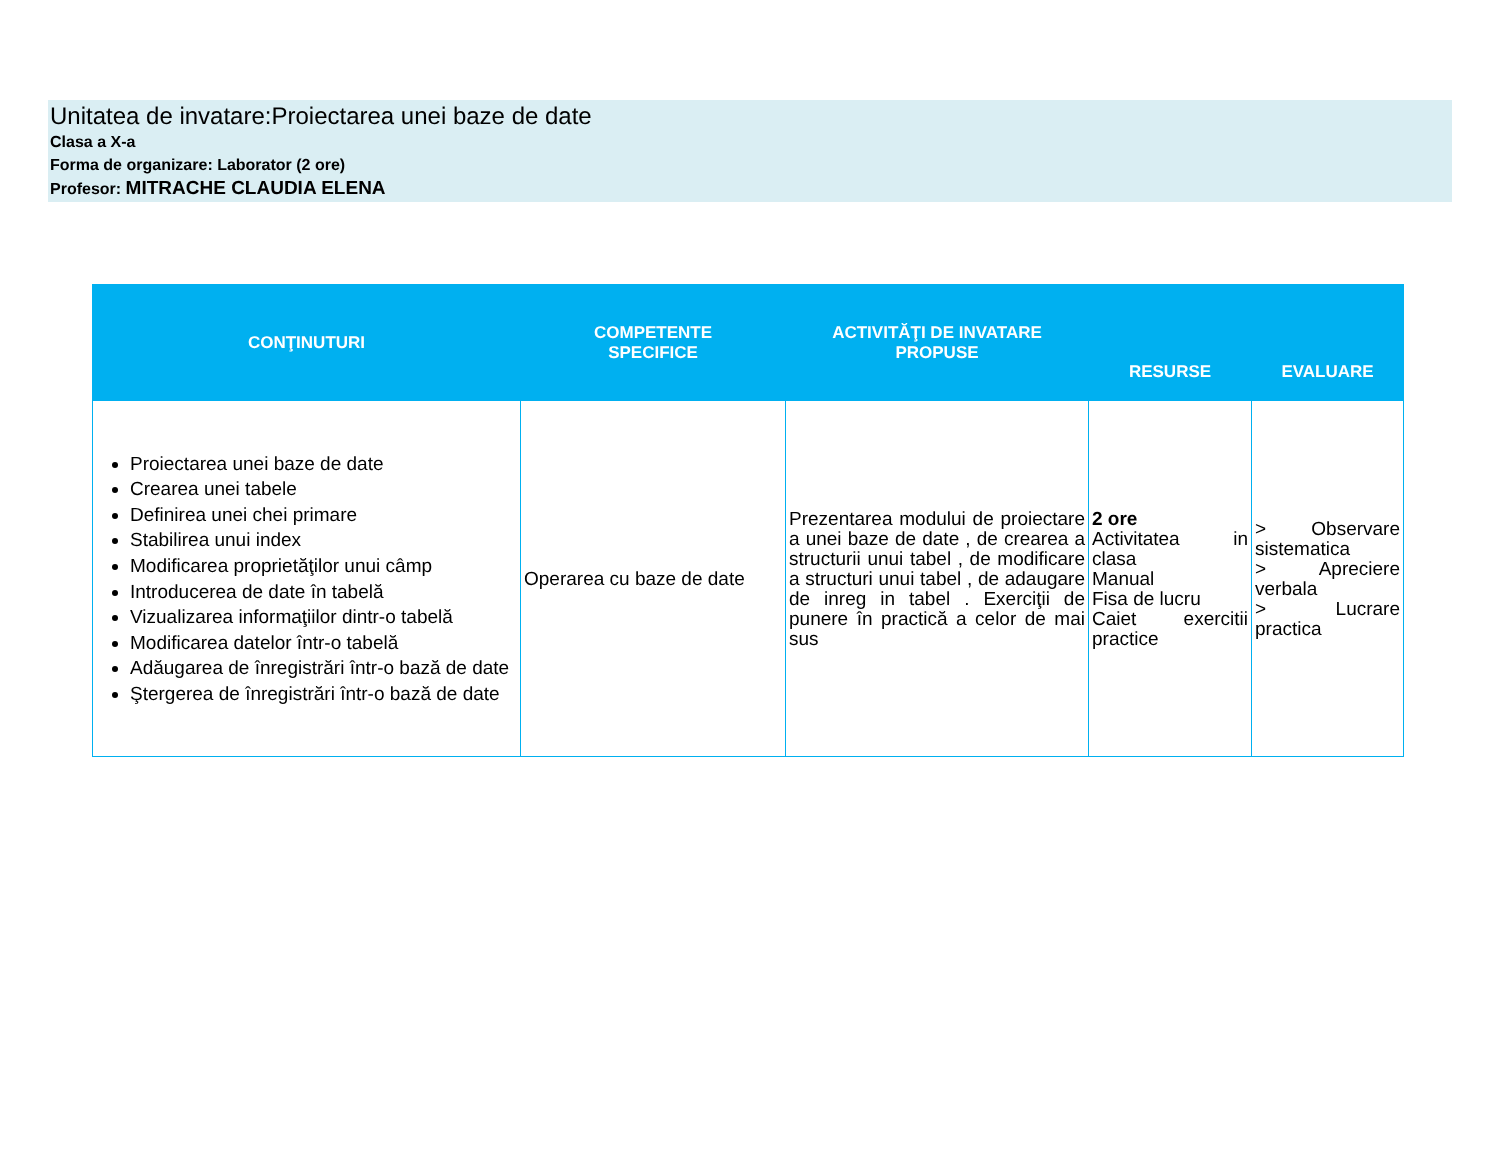Unitatea de invatare:Proiectarea unei baze de date
Clasa a X-a
Forma de organizare: Laborator (2 ore)
Profesor: MITRACHE CLAUDIA ELENA
| CONŢINUTURI | COMPETENTE SPECIFICE | ACTIVITĂŢI DE INVATARE PROPUSE | RESURSE | EVALUARE |
| --- | --- | --- | --- | --- |
| Proiectarea unei baze de date Crearea unei tabele Definirea unei chei primare Stabilirea unui index Modificarea proprietăţilor unui câmp Introducerea de date în tabelă Vizualizarea informaţiilor dintr-o tabelă Modificarea datelor într-o tabelă Adăugarea de înregistrări într-o bază de date Ştergerea de înregistrări într-o bază de date | Operarea cu baze de date | Prezentarea modului de proiectare a unei baze de date , de crearea a structurii unui tabel , de modificare a structuri unui tabel , de adaugare de inreg in tabel . Exerciţii de punere în practică a celor de mai sus | 2 ore Activitatea in clasa Manual Fisa de lucru Caiet exercitii practice | > Observare sistematica > Apreciere verbala > Lucrare practica |